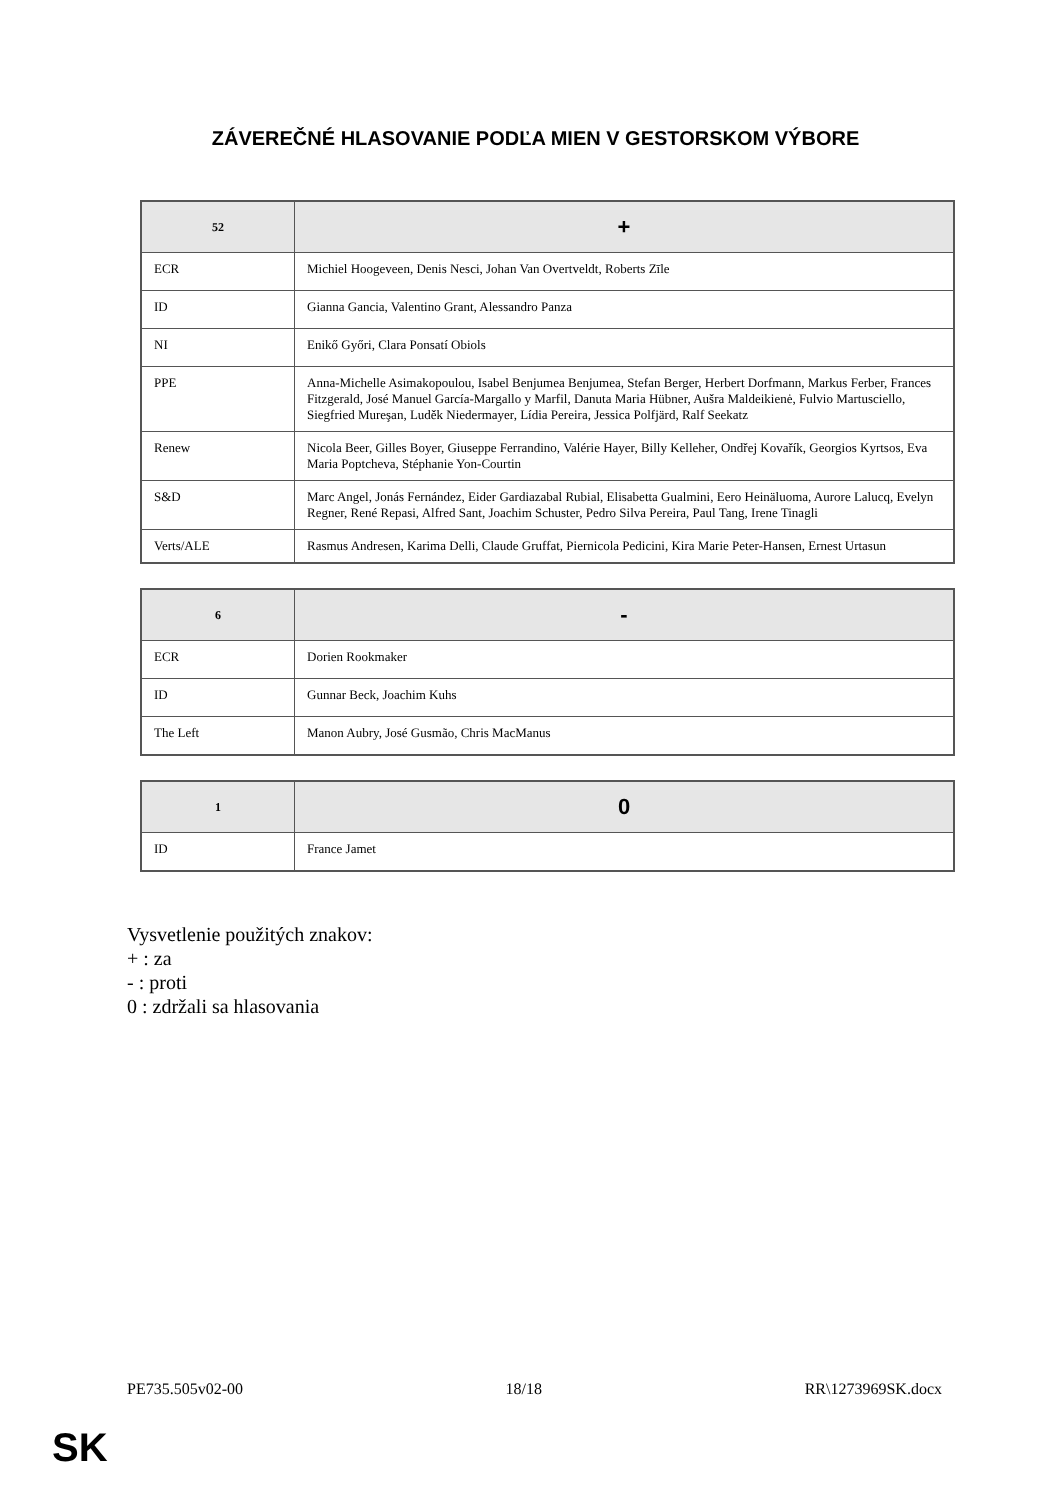ZÁVEREČNÉ HLASOVANIE PODĽA MIEN V GESTORSKOM VÝBORE
| 52 | + |
| --- | --- |
| ECR | Michiel Hoogeveen, Denis Nesci, Johan Van Overtveldt, Roberts Zīle |
| ID | Gianna Gancia, Valentino Grant, Alessandro Panza |
| NI | Enikő Győri, Clara Ponsatí Obiols |
| PPE | Anna-Michelle Asimakopoulou, Isabel Benjumea Benjumea, Stefan Berger, Herbert Dorfmann, Markus Ferber, Frances Fitzgerald, José Manuel García-Margallo y Marfil, Danuta Maria Hübner, Aušra Maldeikienė, Fulvio Martusciello, Siegfried Mureşan, Luděk Niedermayer, Lídia Pereira, Jessica Polfjärd, Ralf Seekatz |
| Renew | Nicola Beer, Gilles Boyer, Giuseppe Ferrandino, Valérie Hayer, Billy Kelleher, Ondřej Kovařík, Georgios Kyrtsos, Eva Maria Poptcheva, Stéphanie Yon-Courtin |
| S&D | Marc Angel, Jonás Fernández, Eider Gardiazabal Rubial, Elisabetta Gualmini, Eero Heinäluoma, Aurore Lalucq, Evelyn Regner, René Repasi, Alfred Sant, Joachim Schuster, Pedro Silva Pereira, Paul Tang, Irene Tinagli |
| Verts/ALE | Rasmus Andresen, Karima Delli, Claude Gruffat, Piernicola Pedicini, Kira Marie Peter-Hansen, Ernest Urtasun |
| 6 | - |
| --- | --- |
| ECR | Dorien Rookmaker |
| ID | Gunnar Beck, Joachim Kuhs |
| The Left | Manon Aubry, José Gusmão, Chris MacManus |
| 1 | 0 |
| --- | --- |
| ID | France Jamet |
Vysvetlenie použitých znakov:
+ : za
- : proti
0 : zdržali sa hlasovania
PE735.505v02-00 18/18 RR\1273969SK.docx
SK